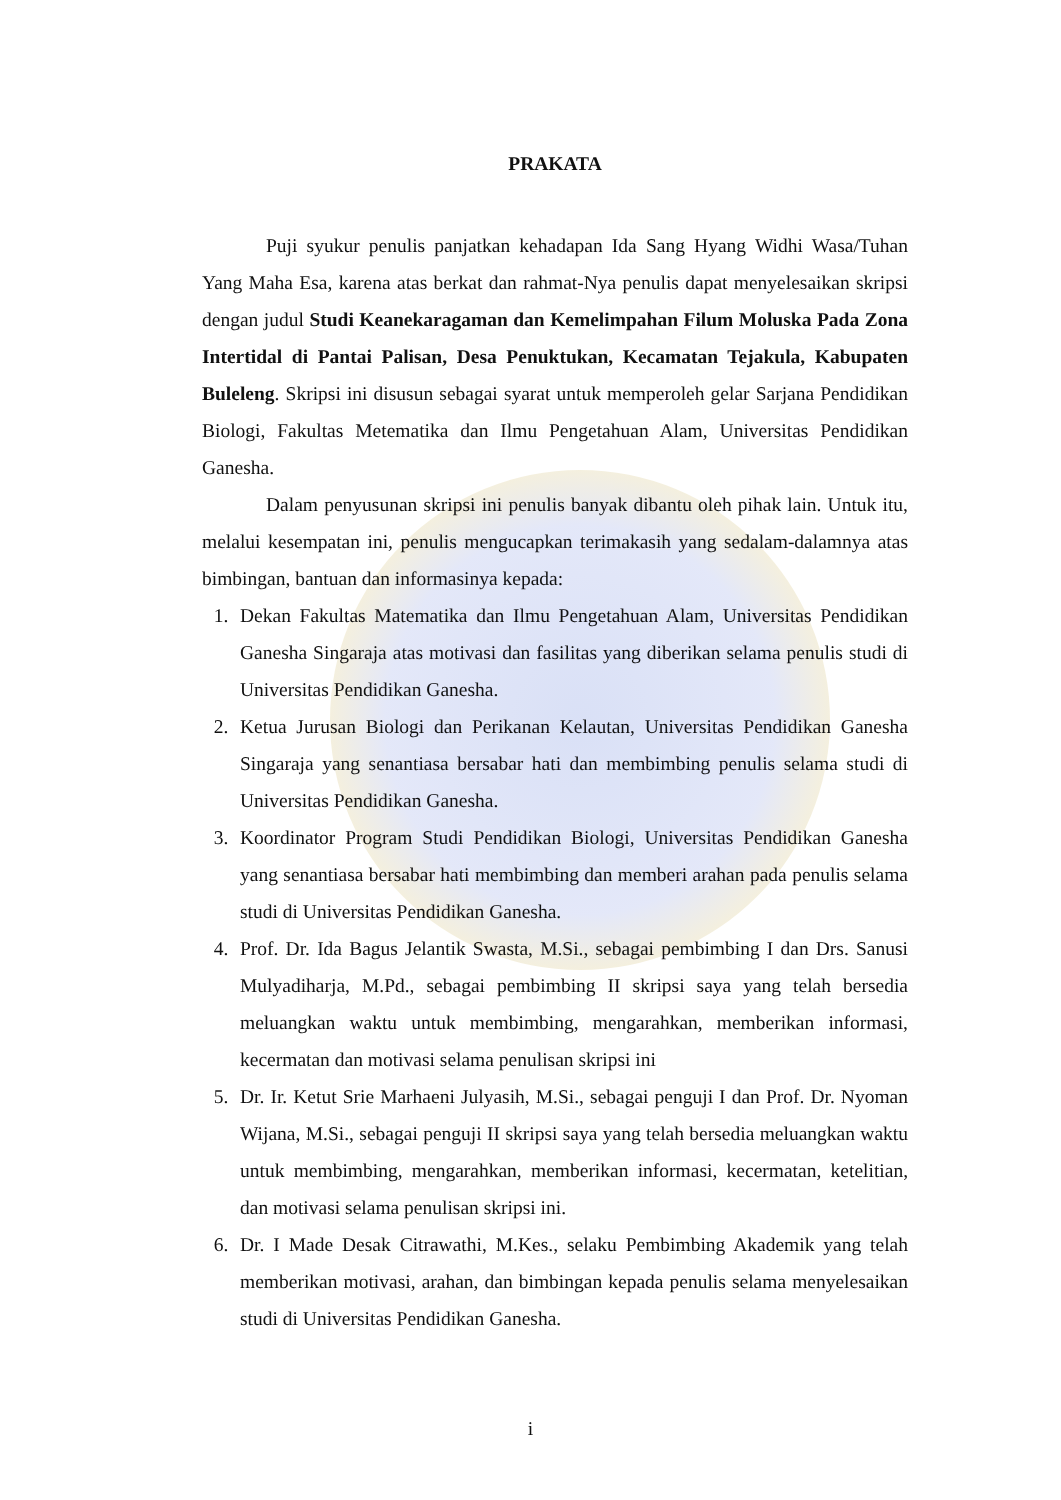PRAKATA
Puji syukur penulis panjatkan kehadapan Ida Sang Hyang Widhi Wasa/Tuhan Yang Maha Esa, karena atas berkat dan rahmat-Nya penulis dapat menyelesaikan skripsi dengan judul Studi Keanekaragaman dan Kemelimpahan Filum Moluska Pada Zona Intertidal di Pantai Palisan, Desa Penuktukan, Kecamatan Tejakula, Kabupaten Buleleng. Skripsi ini disusun sebagai syarat untuk memperoleh gelar Sarjana Pendidikan Biologi, Fakultas Metematika dan Ilmu Pengetahuan Alam, Universitas Pendidikan Ganesha.
Dalam penyusunan skripsi ini penulis banyak dibantu oleh pihak lain. Untuk itu, melalui kesempatan ini, penulis mengucapkan terimakasih yang sedalam-dalamnya atas bimbingan, bantuan dan informasinya kepada:
1. Dekan Fakultas Matematika dan Ilmu Pengetahuan Alam, Universitas Pendidikan Ganesha Singaraja atas motivasi dan fasilitas yang diberikan selama penulis studi di Universitas Pendidikan Ganesha.
2. Ketua Jurusan Biologi dan Perikanan Kelautan, Universitas Pendidikan Ganesha Singaraja yang senantiasa bersabar hati dan membimbing penulis selama studi di Universitas Pendidikan Ganesha.
3. Koordinator Program Studi Pendidikan Biologi, Universitas Pendidikan Ganesha yang senantiasa bersabar hati membimbing dan memberi arahan pada penulis selama studi di Universitas Pendidikan Ganesha.
4. Prof. Dr. Ida Bagus Jelantik Swasta, M.Si., sebagai pembimbing I dan Drs. Sanusi Mulyadiharja, M.Pd., sebagai pembimbing II skripsi saya yang telah bersedia meluangkan waktu untuk membimbing, mengarahkan, memberikan informasi, kecermatan dan motivasi selama penulisan skripsi ini
5. Dr. Ir. Ketut Srie Marhaeni Julyasih, M.Si., sebagai penguji I dan Prof. Dr. Nyoman Wijana, M.Si., sebagai penguji II skripsi saya yang telah bersedia meluangkan waktu untuk membimbing, mengarahkan, memberikan informasi, kecermatan, ketelitian, dan motivasi selama penulisan skripsi ini.
6. Dr. I Made Desak Citrawathi, M.Kes., selaku Pembimbing Akademik yang telah memberikan motivasi, arahan, dan bimbingan kepada penulis selama menyelesaikan studi di Universitas Pendidikan Ganesha.
i